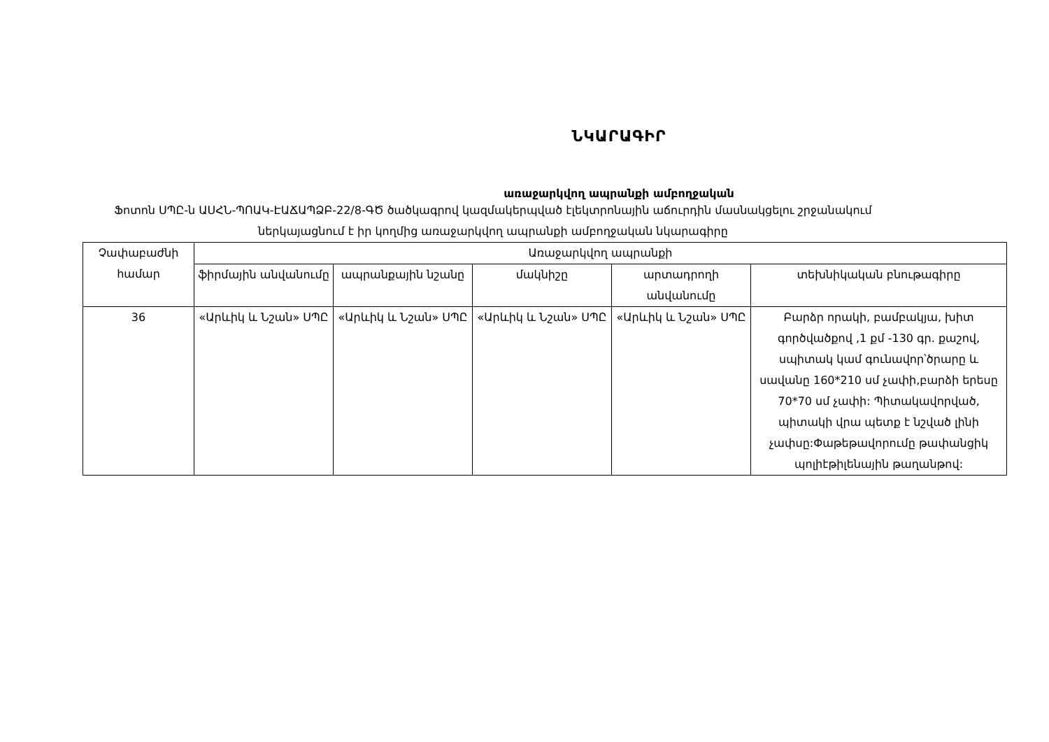ՆԿԱՐԱԳԻՐ
առաջարկվող ապրանքի ամբողջական
Ֆոտոն ՍՊԸ-ն ԱՍՀՆ-ՊՈԱԿ-ԷԱՃԱՊՁԲ-22/8-ԳԾ ծածկագրով կազմակերպված էլեկտրոնային աճուրդին մասնակցելու շրջանակում ներկայացնում է իր կողմից առաջարկվող ապրանքի ամբողջական նկարագիրը
| Չափաբաժնի համար | Առաջարկվող ապրանքի | | | | |
| --- | --- | --- | --- | --- | --- |
| | ֆիրմային անվանումը | ապրանքային նշանը | մակնիշը | արտադրողի անվանումը | տեխնիկական բնութագիրը |
| 36 | «Արևիկ և Նշան» ՍՊԸ | «Արևիկ և Նշան» ՍՊԸ | «Արևիկ և Նշան» ՍՊԸ | «Արևիկ և Նշան» ՍՊԸ | Բարձր որակի, բամբակյա, խիտ գործվածքով ,1 քմ -130 գր. քաշով, սպիտակ կամ գունավոր՝ծրարը և սավանը 160*210 սմ չափի,բարձի երեսը 70*70 սմ չափի: Պիտակավորված, պիտակի վրա պետք է նշված լինի չափսը:Փաթեթավորումը թափանցիկ պոլիէթիլենային թաղանթով: |